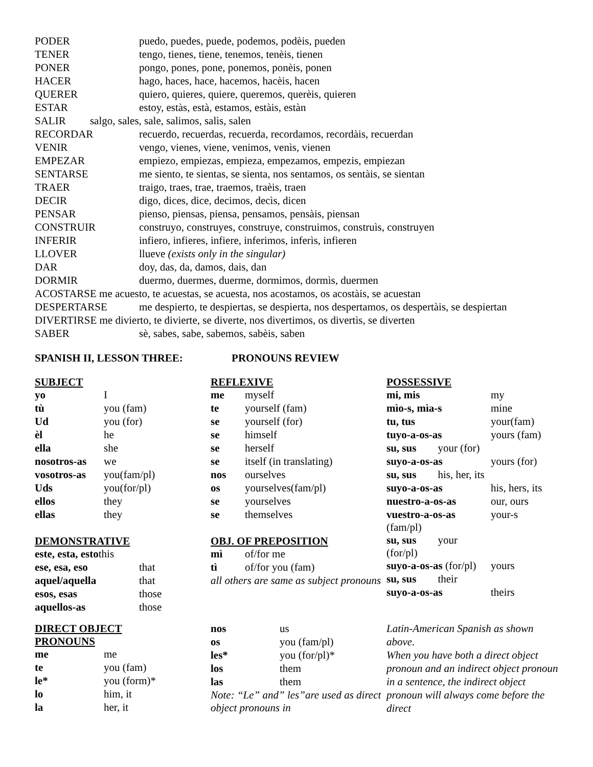| PODER | puedo, puedes, puede, podemos, podèis, pueden |
| TENER | tengo, tienes, tiene, tenemos, tenèis, tienen |
| PONER | pongo, pones, pone, ponemos, ponèis, ponen |
| HACER | hago, haces, hace, hacemos, hacèis, hacen |
| QUERER | quiero, quieres, quiere, queremos, querèis, quieren |
| ESTAR | estoy, estàs, està, estamos, estàis, estàn |
| SALIR salgo, sales, sale, salimos, salìs, salen | |
| RECORDAR | recuerdo, recuerdas, recuerda, recordamos, recordàis, recuerdan |
| VENIR | vengo, vienes, viene, venimos, venìs, vienen |
| EMPEZAR | empiezo, empiezas, empieza, empezamos, empezis, empiezan |
| SENTARSE | me siento, te sientas, se sienta, nos sentamos, os sentàis, se sientan |
| TRAER | traigo, traes, trae, traemos, traèis, traen |
| DECIR | digo, dices, dice, decimos, decìs, dicen |
| PENSAR | pienso, piensas, piensa, pensamos, pensàis, piensan |
| CONSTRUIR | construyo, construyes, construye, construimos, construìs, construyen |
| INFERIR | infiero, infieres, infiere, inferimos, inferìs, infieren |
| LLOVER | llueve (exists only in the singular) |
| DAR | doy, das, da, damos, dais, dan |
| DORMIR | duermo, duermes, duerme, dormimos, dormìs, duermen |
| ACOSTARSE me acuesto, te acuestas, se acuesta, nos acostamos, os acostàis, se acuestan | |
| DESPERTARSE | me despierto, te despiertas, se despierta, nos despertamos, os despertàis, se despiertan |
| DIVERTIRSE me divierto, te divierte, se diverte, nos divertimos, os divertìs, se diverten | |
| SABER | sè, sabes, sabe, sabemos, sabèis, saben |
SPANISH II, LESSON THREE: PRONOUNS REVIEW
SUBJECT
| yo | I |
| tù | you (fam) |
| Ud | you (for) |
| èl | he |
| ella | she |
| nosotros-as | we |
| vosotros-as | you(fam/pl) |
| Uds | you(for/pl) |
| ellos | they |
| ellas | they |
DEMONSTRATIVE
| este, esta, esto this | |
| ese, esa, eso | that |
| aquel/aquella | that |
| esos, esas | those |
| aquellos-as | those |
DIRECT OBJECT
PRONOUNS
| me | me |
| te | you (fam) |
| le* | you (form)* |
| lo | him, it |
| la | her, it |
REFLEXIVE
| me | myself |
| te | yourself (fam) |
| se | yourself (for) |
| se | himself |
| se | herself |
| se | itself (in translating) |
| nos | ourselves |
| os | yourselves(fam/pl) |
| se | yourselves |
| se | themselves |
OBJ. OF PREPOSITION
| mì | of/for me |
| tì | of/for you (fam) |
| all others are same as subject pronouns | |
| nos | us |
| os | you (fam/pl) |
| les* | you (for/pl)* |
| los | them |
| las | them |
| Note: “Le” and” les”are used as direct object pronouns in | |
POSSESSIVE
| mi, mis | my |
| mìo-s, mìa-s | mine |
| tu, tus | your(fam) |
| tuyo-a-os-as | yours (fam) |
| su, sus your (for) | |
| suyo-a-os-as | yours (for) |
| su, sus his, her, its | |
| suyo-a-os-as | his, hers, its |
| nuestro-a-os-as | our, ours |
| vuestro-a-os-as (fam/pl) | your-s |
| su, sus your (for/pl) | |
| suyo-a-os-as (for/pl) | yours |
| su, sus their | |
| suyo-a-os-as | theirs |
Latin-American Spanish as shown above.
When you have both a direct object pronoun and an indirect object pronoun in a sentence, the indirect object pronoun will always come before the direct